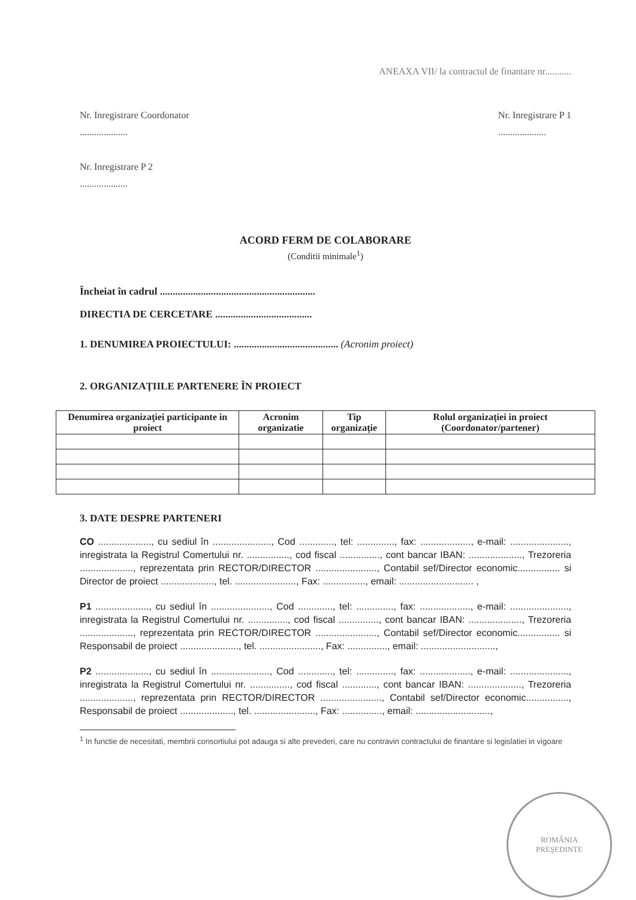ANEAXA VII/ la contractul de finantare nr...........
Nr. Inregistrare Coordonator
....................
Nr. Inregistrare P 1
....................
Nr. Inregistrare P 2
....................
ACORD FERM DE COLABORARE
(Conditii minimale<sup>1</sup>)
Încheiat în cadrul .............................................................
DIRECTIA DE CERCETARE ......................................
1. DENUMIREA PROIECTULUI: ......................................... (Acronim proiect)
2. ORGANIZAŢIILE PARTENERE ÎN PROIECT
| Denumirea organizaţiei participante in proiect | Acronim organizatie | Tip organizaţie | Rolul organizaţiei in proiect (Coordonator/partener) |
| --- | --- | --- | --- |
3. DATE DESPRE PARTENERI
CO ...................., cu sediul în ......................, Cod ............., tel: .............., fax: ..................., e-mail: ......................, inregistrata la Registrul Comertului nr. ................, cod fiscal ..............., cont bancar IBAN: ...................., Trezoreria ...................., reprezentata prin RECTOR/DIRECTOR ......................., Contabil sef/Director economic................ si Director de proiect ...................., tel. ......................., Fax: ................, email: ............................ ,
P1 ...................., cu sediul în ......................, Cod ............., tel: .............., fax: ..................., e-mail: ......................, inregistrata la Registrul Comertului nr. ..............., cod fiscal ..............., cont bancar IBAN: ...................., Trezoreria ...................., reprezentata prin RECTOR/DIRECTOR ......................., Contabil sef/Director economic................ si Responsabil de proiect ......................, tel. ......................., Fax: ..............., email: ............................,
P2 ...................., cu sediul în ......................, Cod ............., tel: .............., fax: ..................., e-mail: ......................, inregistrata la Registrul Comertului nr. ..............., cod fiscal ............., cont bancar IBAN: ...................., Trezoreria ...................., reprezentata prin RECTOR/DIRECTOR ......................., Contabil sef/Director economic................, Responsabil de proiect ...................., tel. ......................., Fax: ..............., email: ............................,
<sup>1</sup> In functie de necesitati, membrii consortiului pot adauga si alte prevederi, care nu contravin contractului de finantare si legislatiei in vigoare
ROMÂNIA
PREŞEDINTE